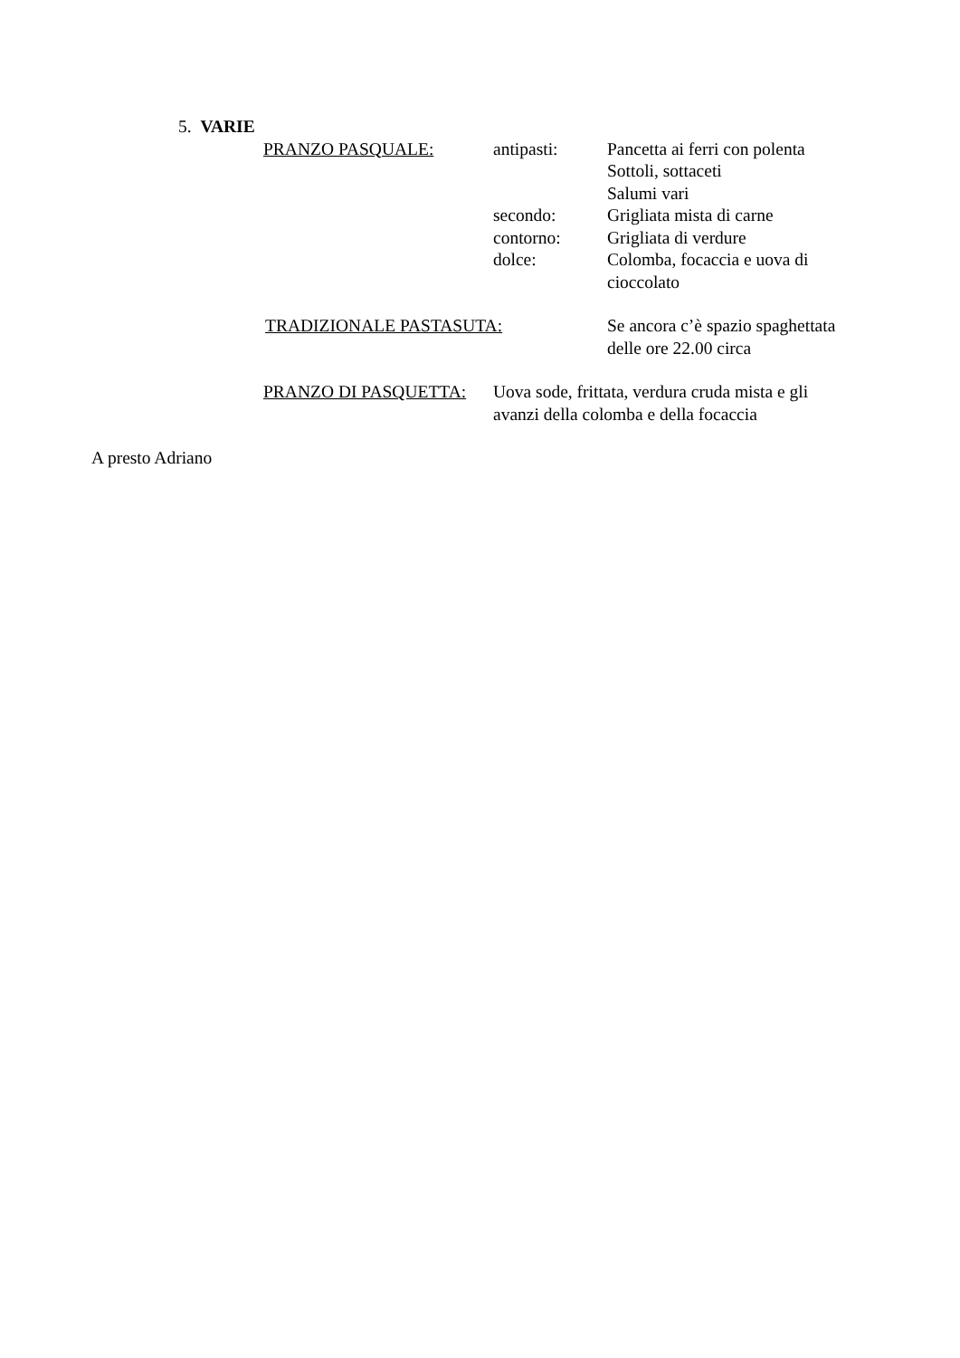5. VARIE
PRANZO PASQUALE: antipasti: Pancetta ai ferri con polenta
Sottoli, sottaceti
Salumi vari
secondo: Grigliata mista di carne
contorno: Grigliata di verdure
dolce: Colomba, focaccia e uova di cioccolato
TRADIZIONALE PASTASUTA: Se ancora c’è spazio spaghettata delle ore 22.00 circa
PRANZO DI PASQUETTA: Uova sode, frittata, verdura cruda mista e gli avanzi della colomba e della focaccia
A presto Adriano